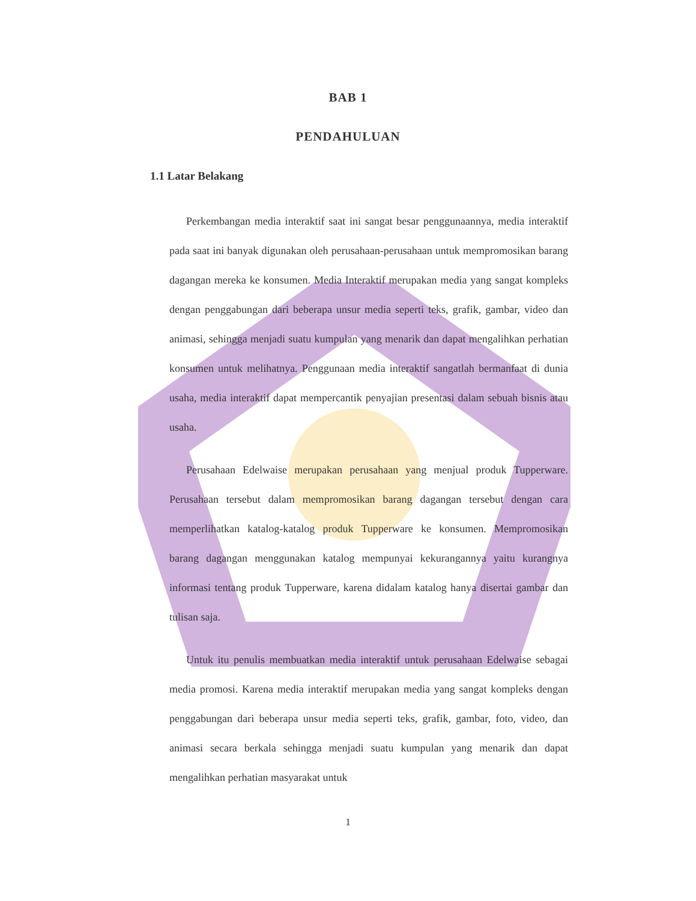BAB 1
PENDAHULUAN
1.1 Latar Belakang
Perkembangan media interaktif saat ini sangat besar penggunaannya, media interaktif pada saat ini banyak digunakan oleh perusahaan-perusahaan untuk mempromosikan barang dagangan mereka ke konsumen. Media Interaktif merupakan media yang sangat kompleks dengan penggabungan dari beberapa unsur media seperti teks, grafik, gambar, video dan animasi, sehingga menjadi suatu kumpulan yang menarik dan dapat mengalihkan perhatian konsumen untuk melihatnya. Penggunaan media interaktif sangatlah bermanfaat di dunia usaha, media interaktif dapat mempercantik penyajian presentasi dalam sebuah bisnis atau usaha.
Perusahaan Edelwaise merupakan perusahaan yang menjual produk Tupperware. Perusahaan tersebut dalam mempromosikan barang dagangan tersebut dengan cara memperlihatkan katalog-katalog produk Tupperware ke konsumen. Mempromosikan barang dagangan menggunakan katalog mempunyai kekurangannya yaitu kurangnya informasi tentang produk Tupperware, karena didalam katalog hanya disertai gambar dan tulisan saja.
Untuk itu penulis membuatkan media interaktif untuk perusahaan Edelwaise sebagai media promosi. Karena media interaktif merupakan media yang sangat kompleks dengan penggabungan dari beberapa unsur media seperti teks, grafik, gambar, foto, video, dan animasi secara berkala sehingga menjadi suatu kumpulan yang menarik dan dapat mengalihkan perhatian masyarakat untuk
1